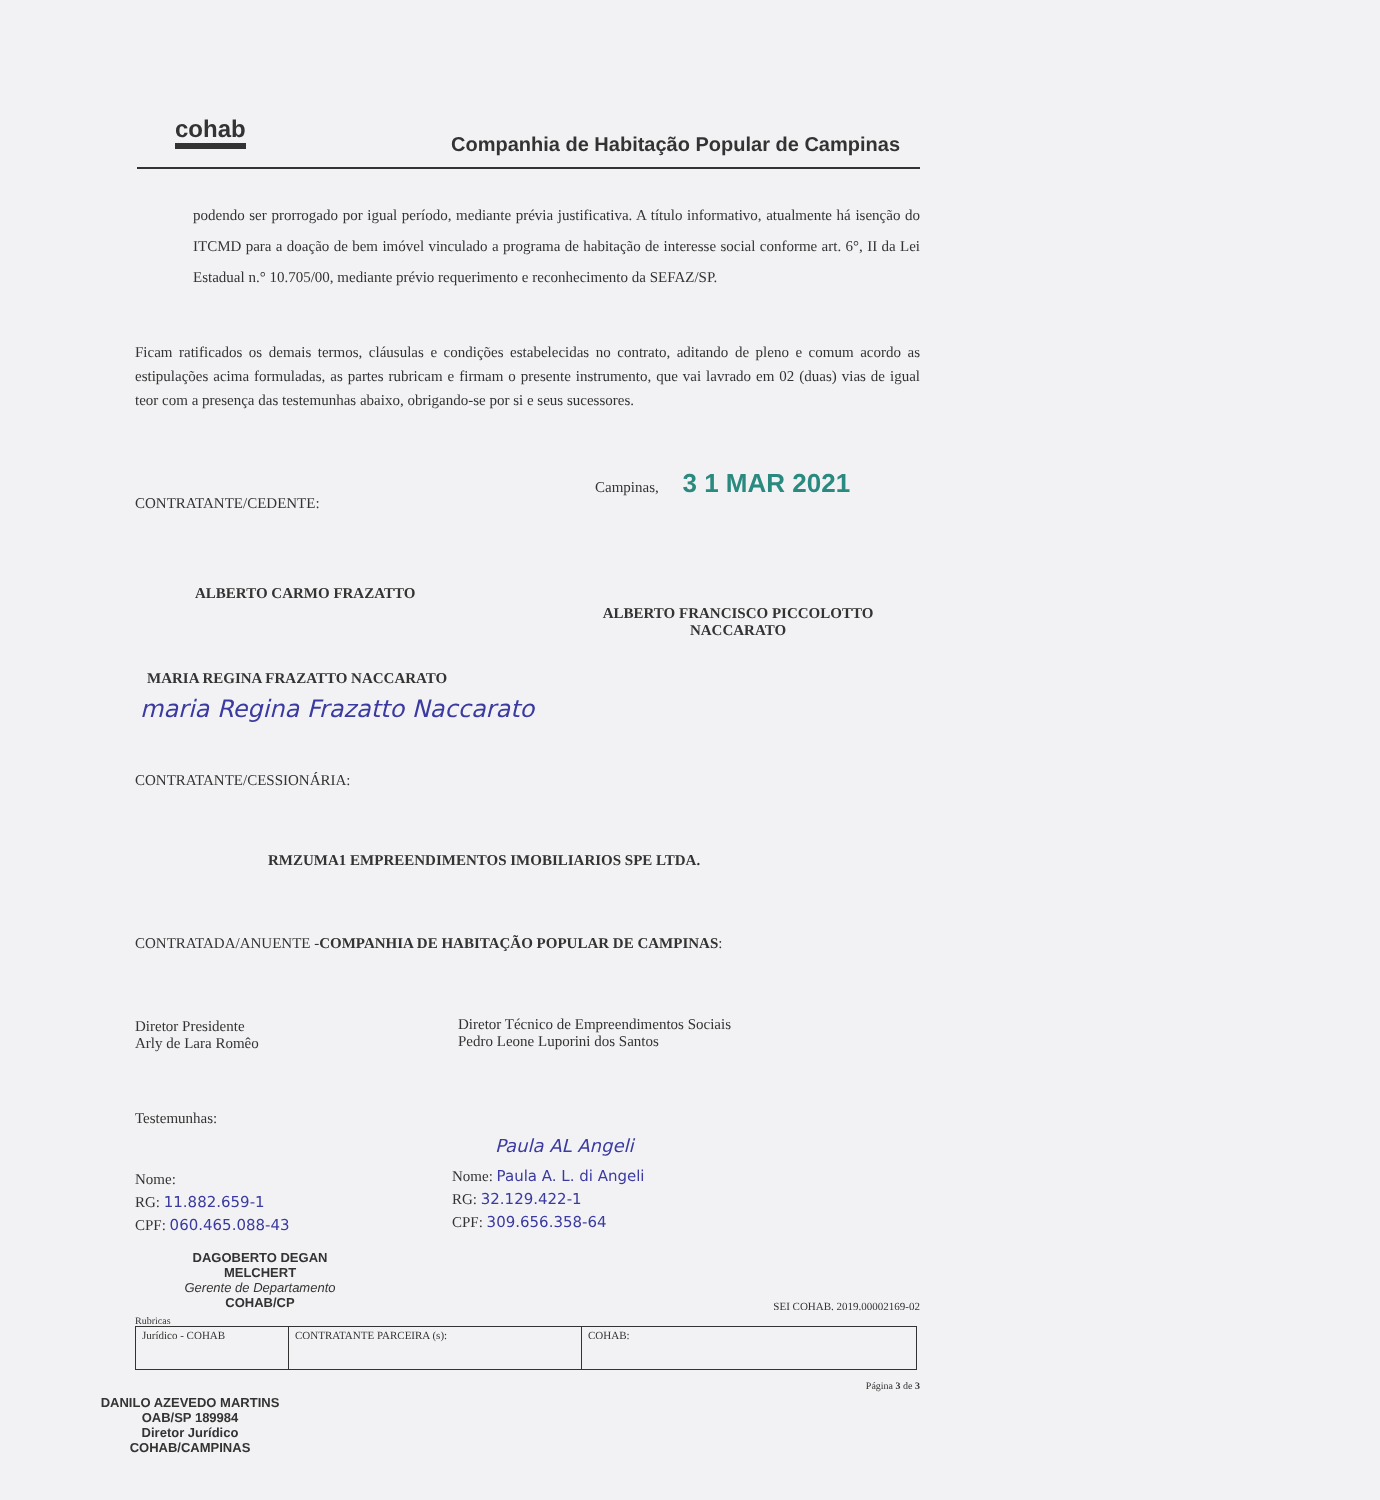cohab
Companhia de Habitação Popular de Campinas
podendo ser prorrogado por igual período, mediante prévia justificativa. A título informativo, atualmente há isenção do ITCMD para a doação de bem imóvel vinculado a programa de habitação de interesse social conforme art. 6°, II da Lei Estadual n.° 10.705/00, mediante prévio requerimento e reconhecimento da SEFAZ/SP.
Ficam ratificados os demais termos, cláusulas e condições estabelecidas no contrato, aditando de pleno e comum acordo as estipulações acima formuladas, as partes rubricam e firmam o presente instrumento, que vai lavrado em 02 (duas) vias de igual teor com a presença das testemunhas abaixo, obrigando-se por si e seus sucessores.
Campinas, 3 1 MAR 2021
CONTRATANTE/CEDENTE:
ALBERTO CARMO FRAZATTO
ALBERTO FRANCISCO PICCOLOTTO NACCARATO
MARIA REGINA FRAZATTO NACCARATO
maria Regina Frazatto Naccarato
CONTRATANTE/CESSIONÁRIA:
RMZUMA1 EMPREENDIMENTOS IMOBILIARIOS SPE LTDA.
CONTRATADA/ANUENTE -COMPANHIA DE HABITAÇÃO POPULAR DE CAMPINAS:
Diretor Presidente
Arly de Lara Romêo
Diretor Técnico de Empreendimentos Sociais
Pedro Leone Luporini dos Santos
Testemunhas:
Nome:
RG: 11.882.659-1
CPF: 060.465.088-43
Paula AL Angeli
Nome: Paula A. L. di Angeli
RG: 32.129.422-1
CPF: 309.656.358-64
DAGOBERTO DEGAN MELCHERT
Gerente de Departamento
COHAB/CP
SEI COHAB. 2019.00002169-02
Rubricas
| Jurídico - COHAB | CONTRATANTE PARCEIRA (s): | COHAB: |
Página 3 de 3
DANILO AZEVEDO MARTINS
OAB/SP 189984
Diretor Jurídico
COHAB/CAMPINAS